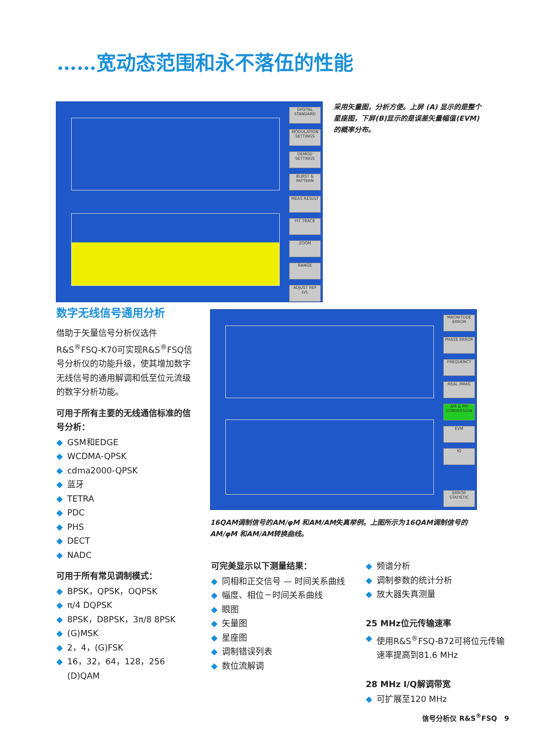……宽动态范围和永不落伍的性能
DIGITAL STANDARD
MODULATION SETTINGS
DEMOD SETTINGS
BURST & PATTERN
MEAS RESULT
FIT TRACE
ZOOM
RANGE
ADJUST REF LVL
采用矢量图，分析方便。上屏 (A) 显示的是整个星座图，下屏(B)显示的是误差矢量幅值(EVM)的概率分布。
MAGNITUDE ERROR
PHASE ERROR
FREQUENCY
REAL /IMAG
AM & PM CONVERSION
EVM
IQ
ERROR STATISTIC
16QAM调制信号的AM/φM 和AM/AM失真举例。上图所示为16QAM调制信号的AM/φM 和AM/AM转换曲线。
数字无线信号通用分析
借助于矢量信号分析仪选件R&S<sup>®</sup>FSQ-K70可实现R&S<sup>®</sup>FSQ信号分析仪的功能升级，使其增加数字无线信号的通用解调和低至位元流级的数字分析功能。
可用于所有主要的无线通信标准的信号分析：
◆ GSM和EDGE
◆ WCDMA-QPSK
◆ cdma2000-QPSK
◆ 蓝牙
◆ TETRA
◆ PDC
◆ PHS
◆ DECT
◆ NADC
可用于所有常见调制模式：
◆ BPSK，QPSK，OQPSK
◆ π/4 DQPSK
◆ 8PSK，D8PSK，3π/8 8PSK
◆ (G)MSK
◆ 2，4，(G)FSK
◆ 16，32，64，128，256 (D)QAM
可完美显示以下测量结果：
◆ 同相和正交信号 — 时间关系曲线
◆ 幅度、相位－时间关系曲线
◆ 眼图
◆ 矢量图
◆ 星座图
◆ 调制错误列表
◆ 数位流解调
◆ 频谱分析
◆ 调制参数的统计分析
◆ 放大器失真测量
25 MHz位元传输速率
◆ 使用R&S<sup>®</sup>FSQ-B72可将位元传输速率提高到81.6 MHz
28 MHz I/Q解调带宽
◆ 可扩展至120 MHz
信号分析仪 R&S<sup>®</sup>FSQ 9